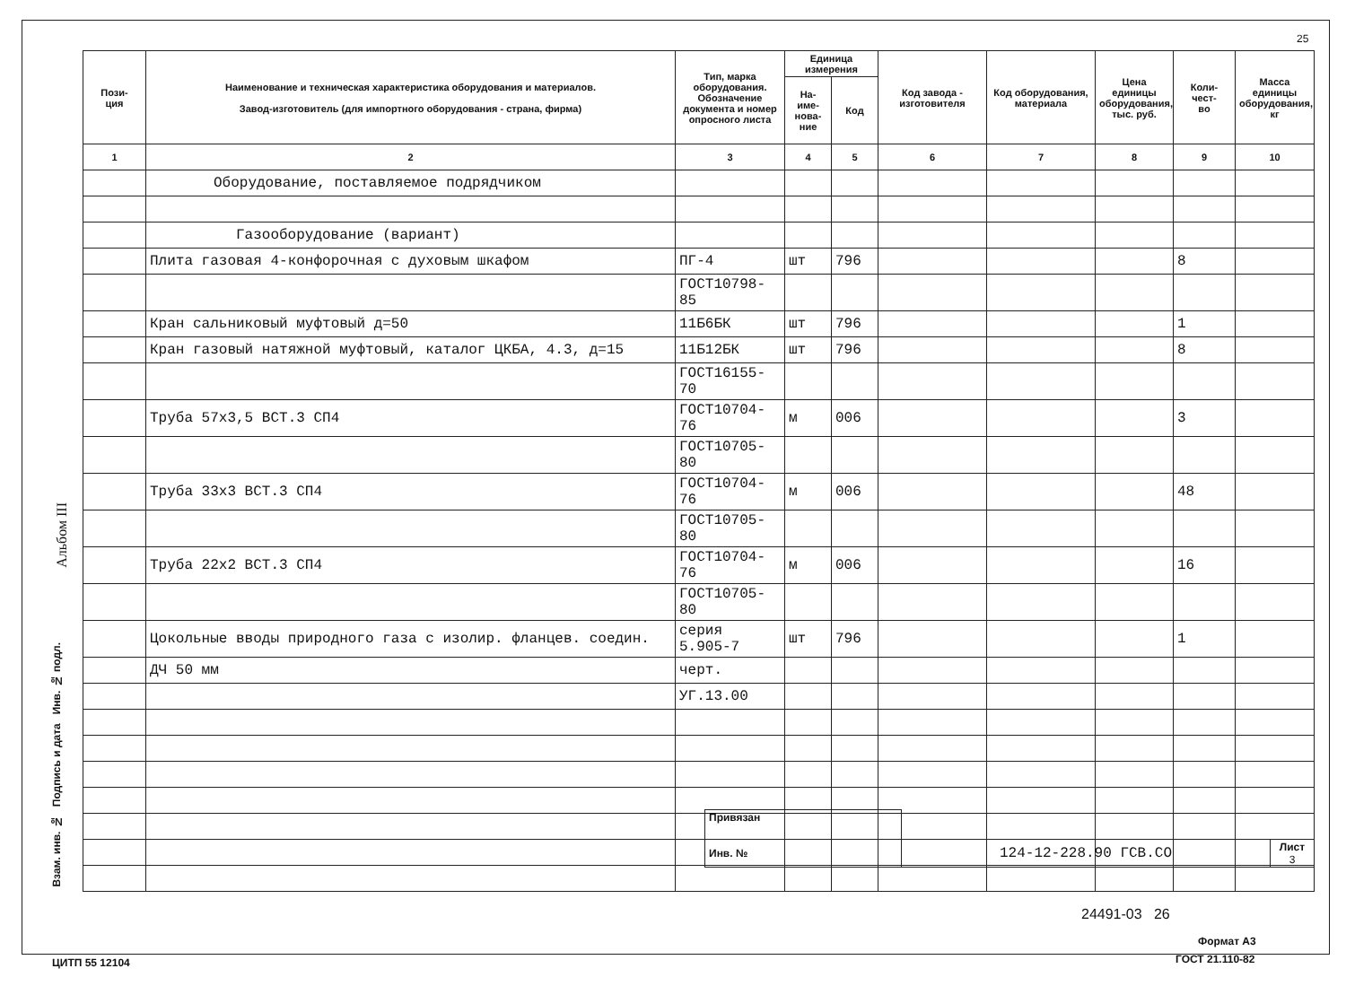25
Альбом III
| Пози- ция | Наименование и техническая характеристика оборудования и материалов. Завод-изготовитель (для импортного оборудования - страна, фирма) | Тип, марка оборудования. Обозначение документа и номер опросного листа | Единица измерения | | Код завода - изготовителя | Код оборудования, материала | Цена единицы оборудования, тыс. руб. | Коли- чест- во | Масса единицы оборудования, кг |
| --- | --- | --- | --- | --- | --- | --- | --- | --- | --- |
| | | | На- име- нова- ние | Код | | | | | |
| 1 | 2 | 3 | 4 | 5 | 6 | 7 | 8 | 9 | 10 |
| | Оборудование, поставляемое подрядчиком | | | | | | | | |
| | Газооборудование (вариант) | | | | | | | | |
| | Плита газовая 4-конфорочная с духовым шкафом | ПГ-4 | шт | 796 | | | | 8 | |
| | | ГОСТ10798-85 | | | | | | | |
| | Кран сальниковый муфтовый д=50 | 11Б6БК | шт | 796 | | | | 1 | |
| | Кран газовый натяжной муфтовый, каталог ЦКБА, 4.3, д=15 | 11Б12БК | шт | 796 | | | | 8 | |
| | | ГОСТ16155-70 | | | | | | | |
| | Труба 57х3,5 ВСТ.3 СП4 | ГОСТ10704-76 | м | 006 | | | | 3 | |
| | | ГОСТ10705-80 | | | | | | | |
| | Труба 33х3 ВСТ.3 СП4 | ГОСТ10704-76 | м | 006 | | | | 48 | |
| | | ГОСТ10705-80 | | | | | | | |
| | Труба 22х2 ВСТ.3 СП4 | ГОСТ10704-76 | м | 006 | | | | 16 | |
| | | ГОСТ10705-80 | | | | | | | |
| | Цокольные вводы природного газа с изолир. фланцев. соедин. | серия 5.905-7 | шт | 796 | | | | 1 | |
| | ДЧ 50 мм | черт. | | | | | | | |
| | | УГ.13.00 | | | | | | | |
| Привязан | | |
| Инв. № | 124-12-228.90 ГСВ.СО | Лист 3 |
Взам. инв. № Подпись и дата Инв. № подл.
24491-03 26
Формат А3
ЦИТП 55 12104 ГОСТ 21.110-82